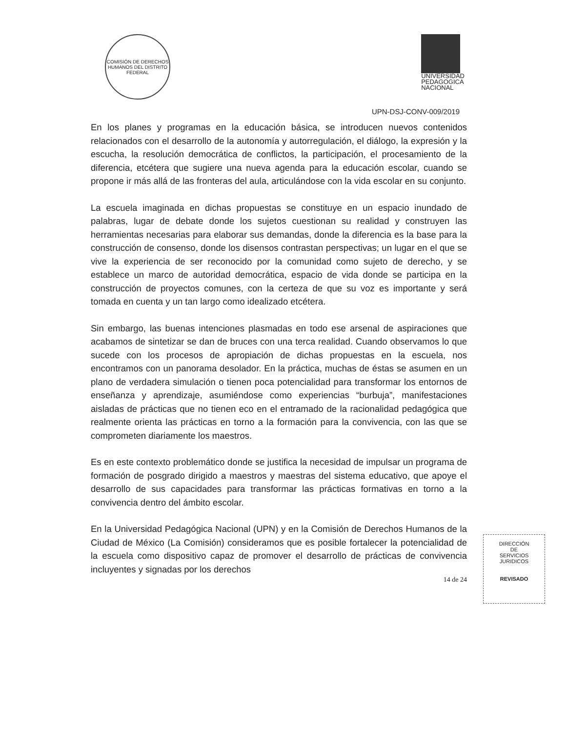COMISIÓN DE DERECHOS HUMANOS DEL DISTRITO FEDERAL
UNIVERSIDAD
PEDAGOGICA
NACIONAL
UPN-DSJ-CONV-009/2019
En los planes y programas en la educación básica, se introducen nuevos contenidos relacionados con el desarrollo de la autonomía y autorregulación, el diálogo, la expresión y la escucha, la resolución democrática de conflictos, la participación, el procesamiento de la diferencia, etcétera que sugiere una nueva agenda para la educación escolar, cuando se propone ir más allá de las fronteras del aula, articulándose con la vida escolar en su conjunto.
La escuela imaginada en dichas propuestas se constituye en un espacio inundado de palabras, lugar de debate donde los sujetos cuestionan su realidad y construyen las herramientas necesarias para elaborar sus demandas, donde la diferencia es la base para la construcción de consenso, donde los disensos contrastan perspectivas; un lugar en el que se vive la experiencia de ser reconocido por la comunidad como sujeto de derecho, y se establece un marco de autoridad democrática, espacio de vida donde se participa en la construcción de proyectos comunes, con la certeza de que su voz es importante y será tomada en cuenta y un tan largo como idealizado etcétera.
Sin embargo, las buenas intenciones plasmadas en todo ese arsenal de aspiraciones que acabamos de sintetizar se dan de bruces con una terca realidad. Cuando observamos lo que sucede con los procesos de apropiación de dichas propuestas en la escuela, nos encontramos con un panorama desolador. En la práctica, muchas de éstas se asumen en un plano de verdadera simulación o tienen poca potencialidad para transformar los entornos de enseñanza y aprendizaje, asumiéndose como experiencias “burbuja”, manifestaciones aisladas de prácticas que no tienen eco en el entramado de la racionalidad pedagógica que realmente orienta las prácticas en torno a la formación para la convivencia, con las que se comprometen diariamente los maestros.
Es en este contexto problemático donde se justifica la necesidad de impulsar un programa de formación de posgrado dirigido a maestros y maestras del sistema educativo, que apoye el desarrollo de sus capacidades para transformar las prácticas formativas en torno a la convivencia dentro del ámbito escolar.
En la Universidad Pedagógica Nacional (UPN) y en la Comisión de Derechos Humanos de la Ciudad de México (La Comisión) consideramos que es posible fortalecer la potencialidad de la escuela como dispositivo capaz de promover el desarrollo de prácticas de convivencia incluyentes y signadas por los derechos
14 de 24
DIRECCIÓN
DE
SERVICIOS
JURIDICOS
REVISADO